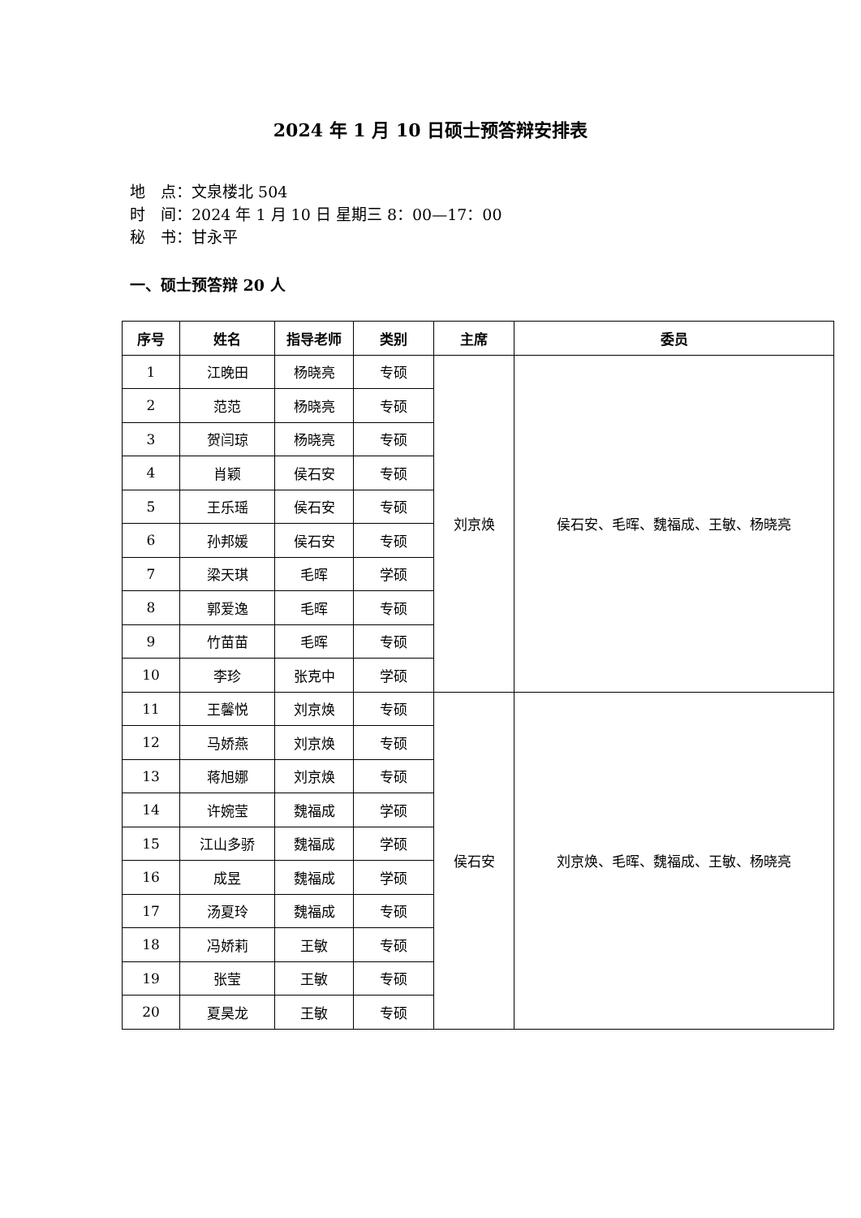2024 年 1 月 10 日硕士预答辩安排表
地　点：文泉楼北 504
时　间：2024 年 1 月 10 日 星期三 8：00—17：00
秘　书：甘永平
一、硕士预答辩 20 人
| 序号 | 姓名 | 指导老师 | 类别 | 主席 | 委员 |
| --- | --- | --- | --- | --- | --- |
| 1 | 江晚田 | 杨晓亮 | 专硕 | 刘京焕 | 侯石安、毛晖、魏福成、王敏、杨晓亮 |
| 2 | 范范 | 杨晓亮 | 专硕 | | |
| 3 | 贺闫琼 | 杨晓亮 | 专硕 | | |
| 4 | 肖颖 | 侯石安 | 专硕 | | |
| 5 | 王乐瑶 | 侯石安 | 专硕 | | |
| 6 | 孙邦媛 | 侯石安 | 专硕 | | |
| 7 | 梁天琪 | 毛晖 | 学硕 | | |
| 8 | 郭爱逸 | 毛晖 | 专硕 | | |
| 9 | 竹苗苗 | 毛晖 | 专硕 | | |
| 10 | 李珍 | 张克中 | 学硕 | | |
| 11 | 王馨悦 | 刘京焕 | 专硕 | 侯石安 | 刘京焕、毛晖、魏福成、王敏、杨晓亮 |
| 12 | 马娇燕 | 刘京焕 | 专硕 | | |
| 13 | 蒋旭娜 | 刘京焕 | 专硕 | | |
| 14 | 许婉莹 | 魏福成 | 学硕 | | |
| 15 | 江山多骄 | 魏福成 | 学硕 | | |
| 16 | 成昱 | 魏福成 | 学硕 | | |
| 17 | 汤夏玲 | 魏福成 | 专硕 | | |
| 18 | 冯娇莉 | 王敏 | 专硕 | | |
| 19 | 张莹 | 王敏 | 专硕 | | |
| 20 | 夏昊龙 | 王敏 | 专硕 | | |